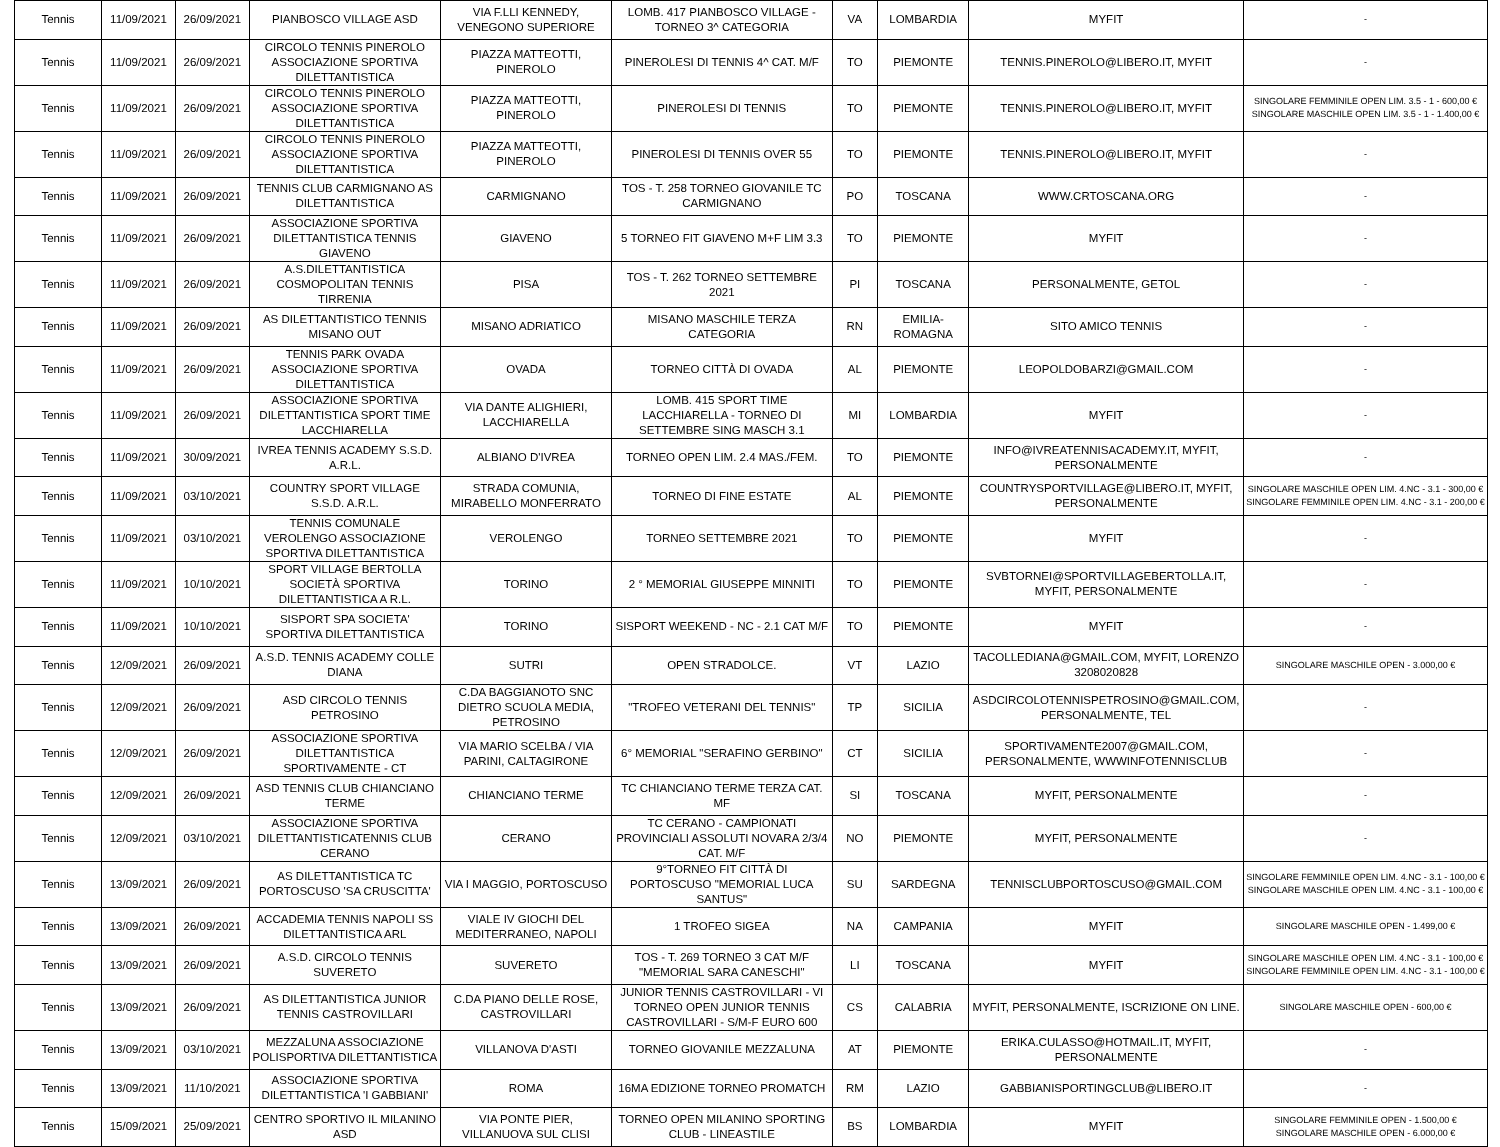| Tennis | 11/09/2021 | 26/09/2021 | PIANBOSCO VILLAGE ASD | VIA F.LLI KENNEDY, VENEGONO SUPERIORE | LOMB. 417 PIANBOSCO VILLAGE - TORNEO 3^ CATEGORIA | VA | LOMBARDIA | MYFIT | - |
| Tennis | 11/09/2021 | 26/09/2021 | CIRCOLO TENNIS PINEROLO ASSOCIAZIONE SPORTIVA DILETTANTISTICA | PIAZZA MATTEOTTI, PINEROLO | PINEROLESI DI TENNIS 4^ CAT. M/F | TO | PIEMONTE | TENNIS.PINEROLO@LIBERO.IT, MYFIT | - |
| Tennis | 11/09/2021 | 26/09/2021 | CIRCOLO TENNIS PINEROLO ASSOCIAZIONE SPORTIVA DILETTANTISTICA | PIAZZA MATTEOTTI, PINEROLO | PINEROLESI DI TENNIS | TO | PIEMONTE | TENNIS.PINEROLO@LIBERO.IT, MYFIT | SINGOLARE FEMMINILE OPEN LIM. 3.5 - 1 - 600,00 € SINGOLARE MASCHILE OPEN LIM. 3.5 - 1 - 1.400,00 € |
| Tennis | 11/09/2021 | 26/09/2021 | CIRCOLO TENNIS PINEROLO ASSOCIAZIONE SPORTIVA DILETTANTISTICA | PIAZZA MATTEOTTI, PINEROLO | PINEROLESI DI TENNIS OVER 55 | TO | PIEMONTE | TENNIS.PINEROLO@LIBERO.IT, MYFIT | - |
| Tennis | 11/09/2021 | 26/09/2021 | TENNIS CLUB CARMIGNANO AS DILETTANTISTICA | CARMIGNANO | TOS - T. 258 TORNEO GIOVANILE TC CARMIGNANO | PO | TOSCANA | WWW.CRTOSCANA.ORG | - |
| Tennis | 11/09/2021 | 26/09/2021 | ASSOCIAZIONE SPORTIVA DILETTANTISTICA TENNIS GIAVENO | GIAVENO | 5 TORNEO FIT GIAVENO M+F LIM 3.3 | TO | PIEMONTE | MYFIT | - |
| Tennis | 11/09/2021 | 26/09/2021 | A.S.DILETTANTISTICA COSMOPOLITAN TENNIS TIRRENIA | PISA | TOS - T. 262 TORNEO SETTEMBRE 2021 | PI | TOSCANA | PERSONALMENTE, GETOL | - |
| Tennis | 11/09/2021 | 26/09/2021 | AS DILETTANTISTICO TENNIS MISANO OUT | MISANO ADRIATICO | MISANO MASCHILE TERZA CATEGORIA | RN | EMILIA-ROMAGNA | SITO AMICO TENNIS | - |
| Tennis | 11/09/2021 | 26/09/2021 | TENNIS PARK OVADA ASSOCIAZIONE SPORTIVA DILETTANTISTICA | OVADA | TORNEO CITTÀ DI OVADA | AL | PIEMONTE | LEOPOLDOBARZI@GMAIL.COM | - |
| Tennis | 11/09/2021 | 26/09/2021 | ASSOCIAZIONE SPORTIVA DILETTANTISTICA SPORT TIME LACCHIARELLA | VIA DANTE ALIGHIERI, LACCHIARELLA | LOMB. 415 SPORT TIME LACCHIARELLA - TORNEO DI SETTEMBRE SING MASCH 3.1 | MI | LOMBARDIA | MYFIT | - |
| Tennis | 11/09/2021 | 30/09/2021 | IVREA TENNIS ACADEMY S.S.D. A.R.L. | ALBIANO D'IVREA | TORNEO OPEN LIM. 2.4 MAS./FEM. | TO | PIEMONTE | INFO@IVREATENNISACADEMY.IT, MYFIT, PERSONALMENTE | - |
| Tennis | 11/09/2021 | 03/10/2021 | COUNTRY SPORT VILLAGE S.S.D. A.R.L. | STRADA COMUNIA, MIRABELLO MONFERRATO | TORNEO DI FINE ESTATE | AL | PIEMONTE | COUNTRYSPORTVILLAGE@LIBERO.IT, MYFIT, PERSONALMENTE | SINGOLARE MASCHILE OPEN LIM. 4.NC - 3.1 - 300,00 € SINGOLARE FEMMINILE OPEN LIM. 4.NC - 3.1 - 200,00 € |
| Tennis | 11/09/2021 | 03/10/2021 | TENNIS COMUNALE VEROLENGO ASSOCIAZIONE SPORTIVA DILETTANTISTICA | VEROLENGO | TORNEO SETTEMBRE 2021 | TO | PIEMONTE | MYFIT | - |
| Tennis | 11/09/2021 | 10/10/2021 | SPORT VILLAGE BERTOLLA SOCIETÀ SPORTIVA DILETTANTISTICA A R.L. | TORINO | 2 ° MEMORIAL GIUSEPPE MINNITI | TO | PIEMONTE | SVBTORNEI@SPORTVILLAGEBERTOLLA.IT, MYFIT, PERSONALMENTE | - |
| Tennis | 11/09/2021 | 10/10/2021 | SISPORT SPA SOCIETA' SPORTIVA DILETTANTISTICA | TORINO | SISPORT WEEKEND - NC - 2.1 CAT M/F | TO | PIEMONTE | MYFIT | - |
| Tennis | 12/09/2021 | 26/09/2021 | A.S.D. TENNIS ACADEMY COLLE DIANA | SUTRI | OPEN STRADOLCE. | VT | LAZIO | TACOLLEDIANA@GMAIL.COM, MYFIT, LORENZO 3208020828 | SINGOLARE MASCHILE OPEN - 3.000,00 € |
| Tennis | 12/09/2021 | 26/09/2021 | ASD CIRCOLO TENNIS PETROSINO | C.DA BAGGIANOTO SNC DIETRO SCUOLA MEDIA, PETROSINO | "TROFEO VETERANI DEL TENNIS" | TP | SICILIA | ASDCIRCOLOTENNISPETROSINO@GMAIL.COM, PERSONALMENTE, TEL | - |
| Tennis | 12/09/2021 | 26/09/2021 | ASSOCIAZIONE SPORTIVA DILETTANTISTICA SPORTIVAMENTE - CT | VIA MARIO SCELBA / VIA PARINI, CALTAGIRONE | 6° MEMORIAL "SERAFINO GERBINO" | CT | SICILIA | SPORTIVAMENTE2007@GMAIL.COM, PERSONALMENTE, WWWINFOTENNISCLUB | - |
| Tennis | 12/09/2021 | 26/09/2021 | ASD TENNIS CLUB CHIANCIANO TERME | CHIANCIANO TERME | TC CHIANCIANO TERME TERZA CAT. MF | SI | TOSCANA | MYFIT, PERSONALMENTE | - |
| Tennis | 12/09/2021 | 03/10/2021 | ASSOCIAZIONE SPORTIVA DILETTANTISTICATENNIS CLUB CERANO | CERANO | TC CERANO - CAMPIONATI PROVINCIALI ASSOLUTI NOVARA 2/3/4 CAT. M/F | NO | PIEMONTE | MYFIT, PERSONALMENTE | - |
| Tennis | 13/09/2021 | 26/09/2021 | AS DILETTANTISTICA TC PORTOSCUSO 'SA CRUSCITTA' | VIA I MAGGIO, PORTOSCUSO | 9°TORNEO FIT CITTÀ DI PORTOSCUSO "MEMORIAL LUCA SANTUS" | SU | SARDEGNA | TENNISCLUBPORTOSCUSO@GMAIL.COM | SINGOLARE FEMMINILE OPEN LIM. 4.NC - 3.1 - 100,00 € SINGOLARE MASCHILE OPEN LIM. 4.NC - 3.1 - 100,00 € |
| Tennis | 13/09/2021 | 26/09/2021 | ACCADEMIA TENNIS NAPOLI SS DILETTANTISTICA ARL | VIALE IV GIOCHI DEL MEDITERRANEO, NAPOLI | 1 TROFEO SIGEA | NA | CAMPANIA | MYFIT | SINGOLARE MASCHILE OPEN - 1.499,00 € |
| Tennis | 13/09/2021 | 26/09/2021 | A.S.D. CIRCOLO TENNIS SUVERETO | SUVERETO | TOS - T. 269 TORNEO 3 CAT M/F "MEMORIAL SARA CANESCHI" | LI | TOSCANA | MYFIT | SINGOLARE MASCHILE OPEN LIM. 4.NC - 3.1 - 100,00 € SINGOLARE FEMMINILE OPEN LIM. 4.NC - 3.1 - 100,00 € |
| Tennis | 13/09/2021 | 26/09/2021 | AS DILETTANTISTICA JUNIOR TENNIS CASTROVILLARI | C.DA PIANO DELLE ROSE, CASTROVILLARI | JUNIOR TENNIS CASTROVILLARI - VI TORNEO OPEN JUNIOR TENNIS CASTROVILLARI - S/M-F EURO 600 | CS | CALABRIA | MYFIT, PERSONALMENTE, ISCRIZIONE ON LINE. | SINGOLARE MASCHILE OPEN - 600,00 € |
| Tennis | 13/09/2021 | 03/10/2021 | MEZZALUNA ASSOCIAZIONE POLISPORTIVA DILETTANTISTICA | VILLANOVA D'ASTI | TORNEO GIOVANILE MEZZALUNA | AT | PIEMONTE | ERIKA.CULASSO@HOTMAIL.IT, MYFIT, PERSONALMENTE | - |
| Tennis | 13/09/2021 | 11/10/2021 | ASSOCIAZIONE SPORTIVA DILETTANTISTICA 'I GABBIANI' | ROMA | 16MA EDIZIONE TORNEO PROMATCH | RM | LAZIO | GABBIANISPORTINGCLUB@LIBERO.IT | - |
| Tennis | 15/09/2021 | 25/09/2021 | CENTRO SPORTIVO IL MILANINO ASD | VIA PONTE PIER, VILLANUOVA SUL CLISI | TORNEO OPEN MILANINO SPORTING CLUB - LINEASTILE | BS | LOMBARDIA | MYFIT | SINGOLARE FEMMINILE OPEN - 1.500,00 € SINGOLARE MASCHILE OPEN - 6.000,00 € |